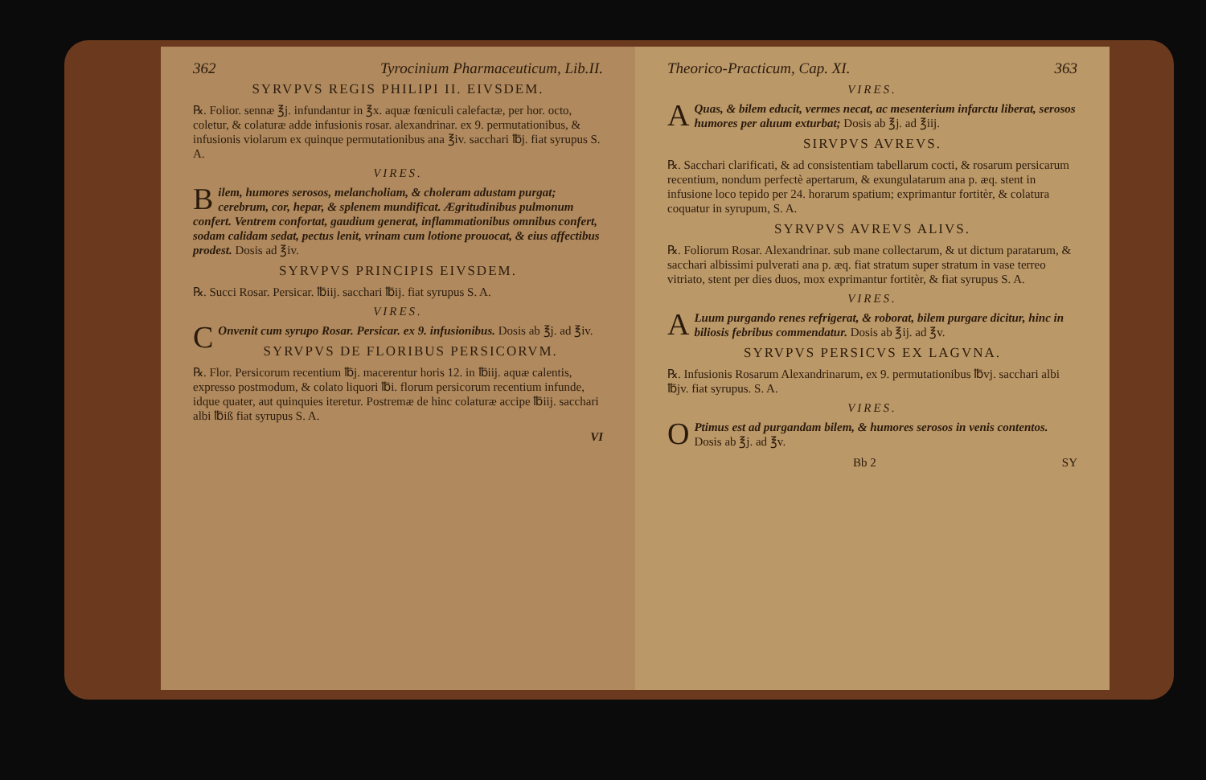362 Tyrocinium Pharmaceuticum, Lib.II.
SYRVPVS REGIS PHILIPI II. EIVSDEM.
℞. Folior. sennæ ℥j. infundantur in ℥x. aquæ fœniculi calefactæ, per hor. octo, coletur, & colaturæ adde infusionis rosar. alexandrinar. ex 9. permutationibus, & infusionis violarum ex quinque permutationibus ana ℥iv. sacchari ℔j. fiat syrupus S. A.
VIRES.
Bilem, humores serosos, melancholiam, & choleram adustam purgat; cerebrum, cor, hepar, & splenem mundificat. Ægritudinibus pulmonum confert. Ventrem confortat, gaudium generat, inflammationibus omnibus confert, sodam calidam sedat, pectus lenit, vrinam cum lotione prouocat, & eius affectibus prodest. Dosis ad ℥iv.
SYRVPVS PRINCIPIS EIVSDEM.
℞. Succi Rosar. Persicar. ℔iij. sacchari ℔ij. fiat syrupus S. A.
VIRES.
COnvenit cum syrupo Rosar. Persicar. ex 9. infusionibus. Dosis ab ℥j. ad ℥iv.
SYRVPVS DE FLORIBUS PERSICORVM.
℞. Flor. Persicorum recentium ℔j. macerentur horis 12. in ℔iij. aquæ calentis, expresso postmodum, & colato liquori ℔i. florum persicorum recentium infunde, idque quater, aut quinquies iteretur. Postremæ de hinc colaturæ accipe ℔iij. sacchari albi ℔iß fiat syrupus S. A.
VI
Theorico-Practicum, Cap. XI. 363
VIRES.
AQuas, & bilem educit, vermes necat, ac mesenterium infarctu liberat, serosos humores per aluum exturbat; Dosis ab ℥j. ad ℥iij.
SIRVPVS AVREVS.
℞. Sacchari clarificati, & ad consistentiam tabellarum cocti, & rosarum persicarum recentium, nondum perfectè apertarum, & exungulatarum ana p. æq. stent in infusione loco tepido per 24. horarum spatium; exprimantur fortitèr, & colatura coquatur in syrupum, S. A.
SYRVPVS AVREVS ALIVS.
℞. Foliorum Rosar. Alexandrinar. sub mane collectarum, & ut dictum paratarum, & sacchari albissimi pulverati ana p. æq. fiat stratum super stratum in vase terreo vitriato, stent per dies duos, mox exprimantur fortitèr, & fiat syrupus S. A.
VIRES.
ALuum purgando renes refrigerat, & roborat, bilem purgare dicitur, hinc in biliosis febribus commendatur. Dosis ab ℥ij. ad ℥v.
SYRVPVS PERSICVS EX LAGVNA.
℞. Infusionis Rosarum Alexandrinarum, ex 9. permutationibus ℔vj. sacchari albi ℔jv. fiat syrupus. S. A.
VIRES.
OPtimus est ad purgandam bilem, & humores serosos in venis contentos. Dosis ab ℥j. ad ℥v.
Bb 2 SY